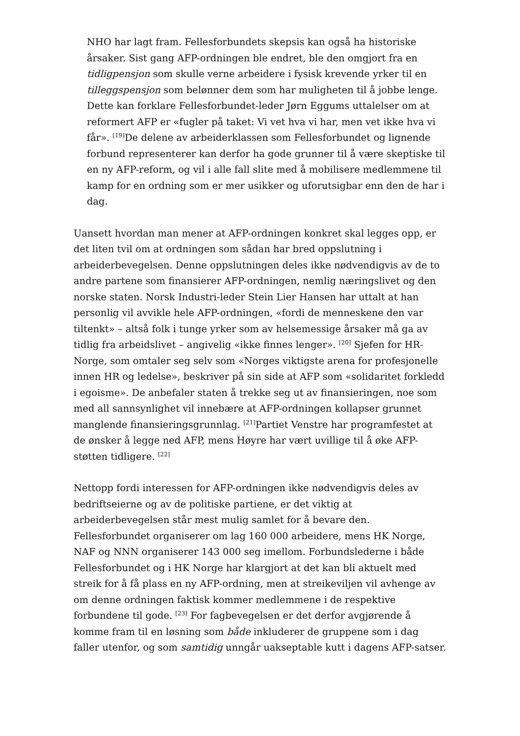NHO har lagt fram. Fellesforbundets skepsis kan også ha historiske årsaker. Sist gang AFP-ordningen ble endret, ble den omgjort fra en tidligpensjon som skulle verne arbeidere i fysisk krevende yrker til en tilleggspensjon som belønner dem som har muligheten til å jobbe lenge. Dette kan forklare Fellesforbundet-leder Jørn Eggums uttalelser om at reformert AFP er «fugler på taket: Vi vet hva vi har, men vet ikke hva vi får». <sup>[19]</sup>De delene av arbeiderklassen som Fellesforbundet og lignende forbund representerer kan derfor ha gode grunner til å være skeptiske til en ny AFP-reform, og vil i alle fall slite med å mobilisere medlemmene til kamp for en ordning som er mer usikker og uforutsigbar enn den de har i dag.
Uansett hvordan man mener at AFP-ordningen konkret skal legges opp, er det liten tvil om at ordningen som sådan har bred oppslutning i arbeiderbevegelsen. Denne oppslutningen deles ikke nødvendigvis av de to andre partene som finansierer AFP-ordningen, nemlig næringslivet og den norske staten. Norsk Industri-leder Stein Lier Hansen har uttalt at han personlig vil avvikle hele AFP-ordningen, «fordi de menneskene den var tiltenkt» – altså folk i tunge yrker som av helsemessige årsaker må ga av tidlig fra arbeidslivet – angivelig «ikke finnes lenger». <sup>[20]</sup> Sjefen for HR-Norge, som omtaler seg selv som «Norges viktigste arena for profesjonelle innen HR og ledelse», beskriver på sin side at AFP som «solidaritet forkledd i egoisme». De anbefaler staten å trekke seg ut av finansieringen, noe som med all sannsynlighet vil innebære at AFP-ordningen kollapser grunnet manglende finansieringsgrunnlag. <sup>[21]</sup>Partiet Venstre har programfestet at de ønsker å legge ned AFP, mens Høyre har vært uvillige til å øke AFP-støtten tidligere. <sup>[22]</sup>
Nettopp fordi interessen for AFP-ordningen ikke nødvendigvis deles av bedriftseierne og av de politiske partiene, er det viktig at arbeiderbevegelsen står mest mulig samlet for å bevare den. Fellesforbundet organiserer om lag 160 000 arbeidere, mens HK Norge, NAF og NNN organiserer 143 000 seg imellom. Forbundslederne i både Fellesforbundet og i HK Norge har klargjort at det kan bli aktuelt med streik for å få plass en ny AFP-ordning, men at streikeviljen vil avhenge av om denne ordningen faktisk kommer medlemmene i de respektive forbundene til gode. <sup>[23]</sup> For fagbevegelsen er det derfor avgjørende å komme fram til en løsning som både inkluderer de gruppene som i dag faller utenfor, og som samtidig unngår uakseptable kutt i dagens AFP-satser.